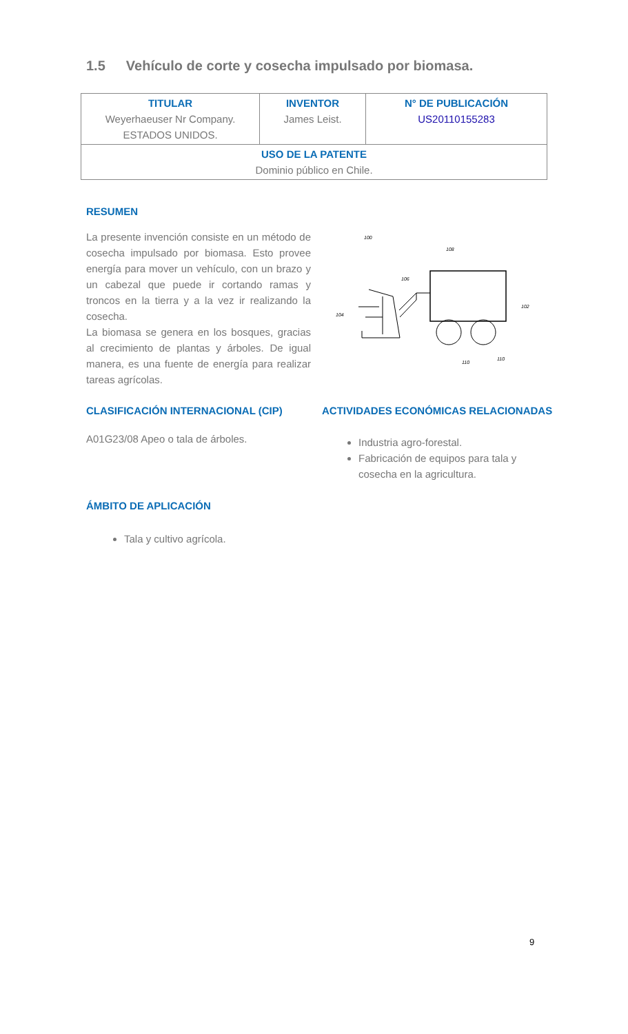1.5 Vehículo de corte y cosecha impulsado por biomasa.
| TITULAR Weyerhaeuser Nr Company. ESTADOS UNIDOS. | INVENTOR James Leist. | N° DE PUBLICACIÓN US20110155283 |
| USO DE LA PATENTE Dominio público en Chile. | | |
RESUMEN
La presente invención consiste en un método de cosecha impulsado por biomasa. Esto provee energía para mover un vehículo, con un brazo y un cabezal que puede ir cortando ramas y troncos en la tierra y a la vez ir realizando la cosecha.
La biomasa se genera en los bosques, gracias al crecimiento de plantas y árboles. De igual manera, es una fuente de energía para realizar tareas agrícolas.
100
108
106
104
102
110
110
CLASIFICACIÓN INTERNACIONAL (CIP)
ACTIVIDADES ECONÓMICAS RELACIONADAS
A01G23/08 Apeo o tala de árboles.
Industria agro-forestal.
Fabricación de equipos para tala y cosecha en la agricultura.
ÁMBITO DE APLICACIÓN
Tala y cultivo agrícola.
9